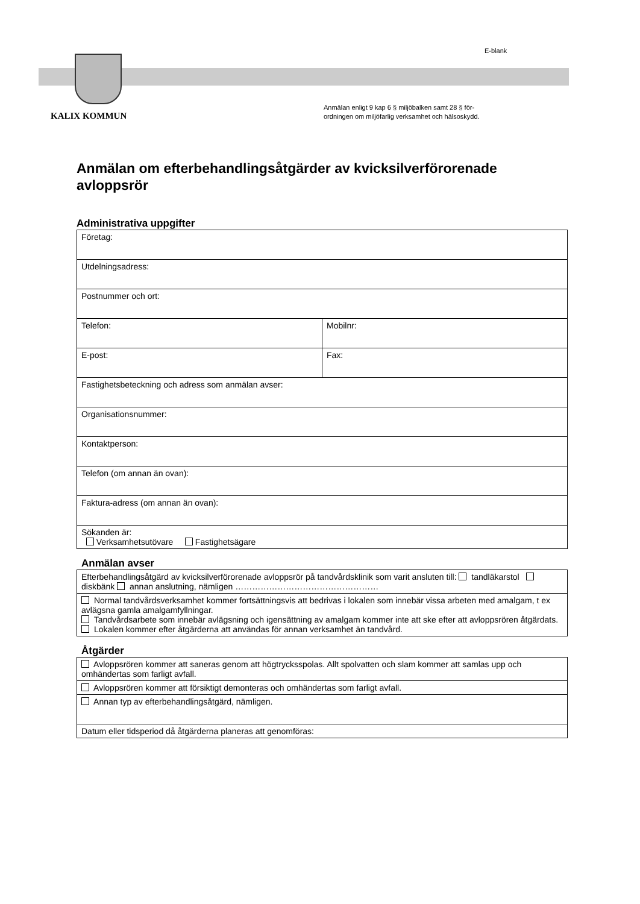E-blank
KALIX KOMMUN
Anmälan enligt 9 kap 6 § miljöbalken samt 28 § för-
ordningen om miljöfarlig verksamhet och hälsoskydd.
Anmälan om efterbehandlingsåtgärder av kvicksilverförorenade avloppsrör
Administrativa uppgifter
| Företag: | |
| Utdelningsadress: | |
| Postnummer och ort: | |
| Telefon: | Mobilnr: |
| E-post: | Fax: |
| Fastighetsbeteckning och adress som anmälan avser: | |
| Organisationsnummer: | |
| Kontaktperson: | |
| Telefon (om annan än ovan): | |
| Faktura-adress (om annan än ovan): | |
| Sökanden är: Verksamhetsutövare Fastighetsägare | |
Anmälan avser
| Efterbehandlingsåtgärd av kvicksilverförorenade avloppsrör på tandvårdsklinik som varit ansluten till: tandläkarstol diskbänk annan anslutning, nämligen …………………………………………… |
| Normal tandvårdsverksamhet kommer fortsättningsvis att bedrivas i lokalen som innebär vissa arbeten med amalgam, t ex avlägsna gamla amalgamfyllningar. Tandvårdsarbete som innebär avlägsning och igensättning av amalgam kommer inte att ske efter att avloppsrören åtgärdats. Lokalen kommer efter åtgärderna att användas för annan verksamhet än tandvård. |
Åtgärder
| Avloppsrören kommer att saneras genom att högtrycksspolas. Allt spolvatten och slam kommer att samlas upp och omhändertas som farligt avfall. |
| Avloppsrören kommer att försiktigt demonteras och omhändertas som farligt avfall. |
| Annan typ av efterbehandlingsåtgärd, nämligen. |
| Datum eller tidsperiod då åtgärderna planeras att genomföras: |